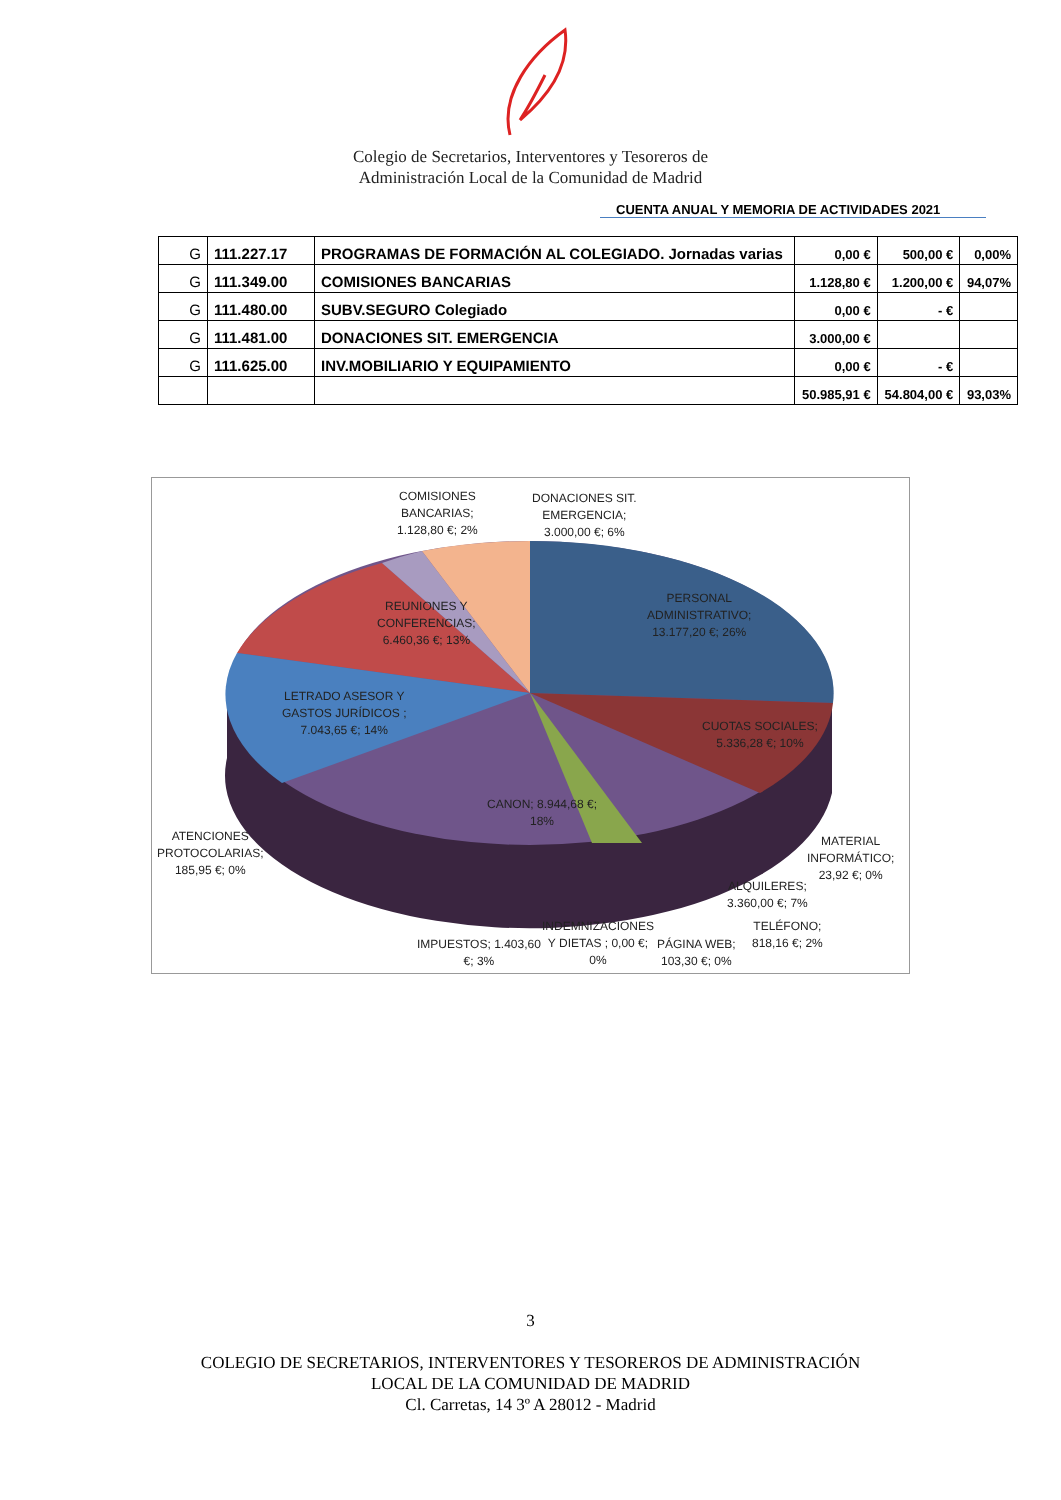Colegio de Secretarios, Interventores y Tesoreros de
Administración Local de la Comunidad de Madrid
CUENTA ANUAL Y MEMORIA DE ACTIVIDADES 2021
| G | 111.227.17 | PROGRAMAS DE FORMACIÓN AL COLEGIADO. Jornadas varias | 0,00 € | 500,00 € | 0,00% |
| G | 111.349.00 | COMISIONES BANCARIAS | 1.128,80 € | 1.200,00 € | 94,07% |
| G | 111.480.00 | SUBV.SEGURO Colegiado | 0,00 € | - € | |
| G | 111.481.00 | DONACIONES SIT. EMERGENCIA | 3.000,00 € | | |
| G | 111.625.00 | INV.MOBILIARIO Y EQUIPAMIENTO | 0,00 € | - € | |
| | | | 50.985,91 € | 54.804,00 € | 93,03% |
COMISIONES
BANCARIAS;
1.128,80 €; 2%
DONACIONES SIT.
EMERGENCIA;
3.000,00 €; 6%
PERSONAL
ADMINISTRATIVO;
13.177,20 €; 26%
REUNIONES Y
CONFERENCIAS;
6.460,36 €; 13%
LETRADO ASESOR Y
GASTOS JURÍDICOS ;
7.043,65 €; 14%
CUOTAS SOCIALES;
5.336,28 €; 10%
CANON; 8.944,68 €;
18%
ATENCIONES
PROTOCOLARIAS;
185,95 €; 0%
MATERIAL
INFORMÁTICO;
23,92 €; 0%
ALQUILERES;
3.360,00 €; 7%
INDEMNIZACIONES
Y DIETAS ; 0,00 €;
0%
IMPUESTOS; 1.403,60
€; 3%
PÁGINA WEB;
103,30 €; 0%
TELÉFONO;
818,16 €; 2%
3
COLEGIO DE SECRETARIOS, INTERVENTORES Y TESOREROS DE ADMINISTRACIÓN
LOCAL DE LA COMUNIDAD DE MADRID
Cl. Carretas, 14 3º A 28012 - Madrid